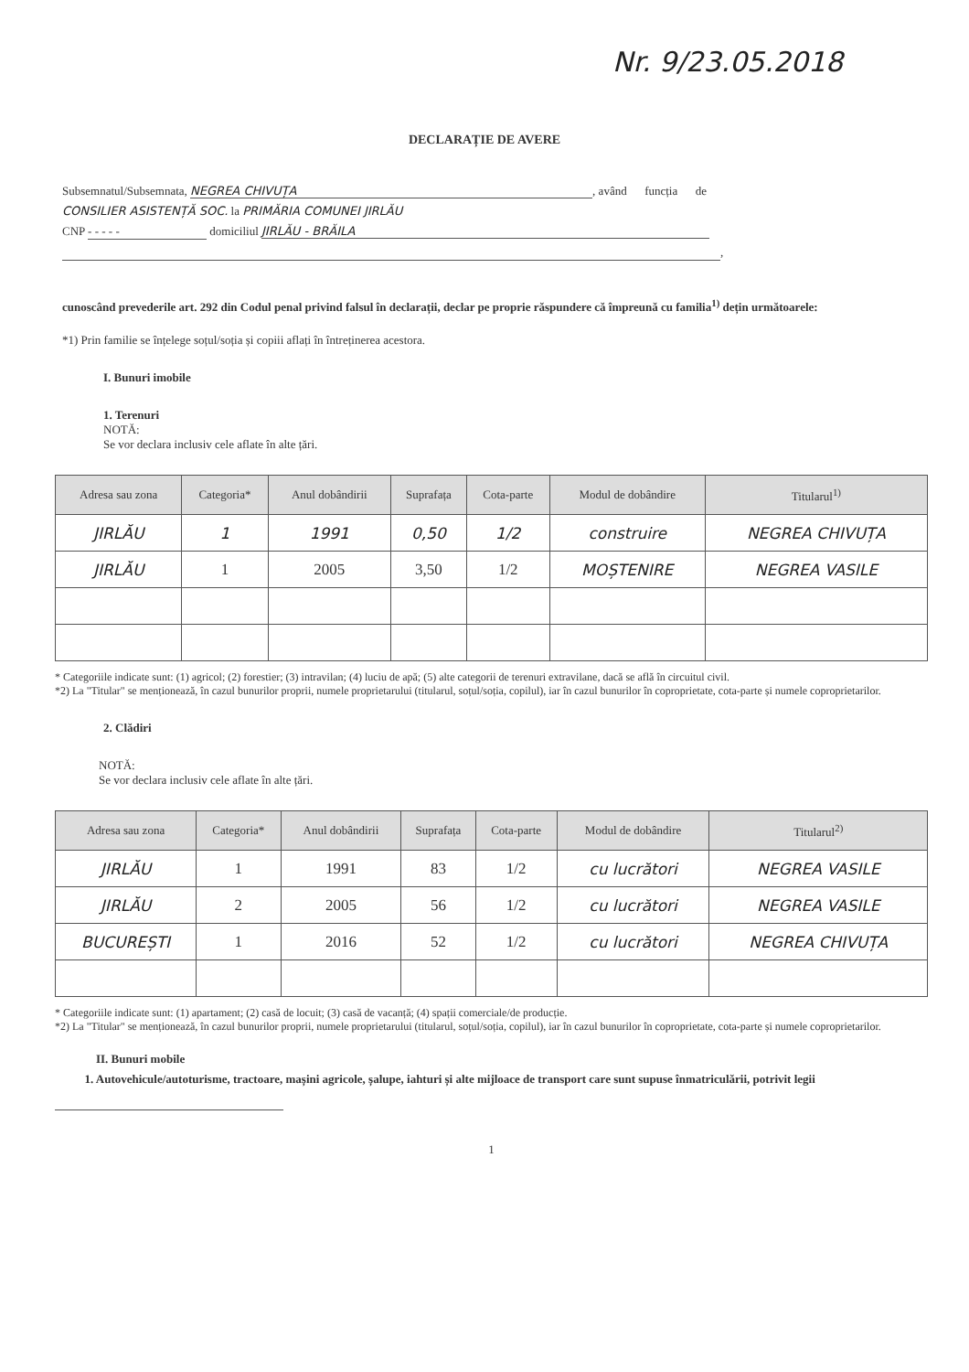Nr. 9/23.05.2018
DECLARAȚIE DE AVERE
Subsemnatul/Subsemnata, NEGREA CHIVUȚA, având funcția de
CONSILIER ASISTENȚĂ SOC. la PRIMĂRIA COMUNEI JIRLĂU
CNP - - - - - domiciliul JIRLĂU - BRĂILA
,
cunoscând prevederile art. 292 din Codul penal privind falsul în declarații, declar pe proprie răspundere că împreună cu familia<sup>1)</sup> dețin următoarele:
*1) Prin familie se înțelege soțul/soția și copiii aflați în întreținerea acestora.
I. Bunuri imobile
1. Terenuri
NOTĂ:
Se vor declara inclusiv cele aflate în alte țări.
| Adresa sau zona | Categoria* | Anul dobândirii | Suprafața | Cota-parte | Modul de dobândire | Titularul<sup>1)</sup> |
| --- | --- | --- | --- | --- | --- | --- |
| JIRLĂU | 1 | 1991 | 0,50 | 1/2 | construire | NEGREA CHIVUȚA |
| JIRLĂU | 1 | 2005 | 3,50 | 1/2 | MOȘTENIRE | NEGREA VASILE |
* Categoriile indicate sunt: (1) agricol; (2) forestier; (3) intravilan; (4) luciu de apă; (5) alte categorii de terenuri extravilane, dacă se află în circuitul civil.
*2) La "Titular" se menționează, în cazul bunurilor proprii, numele proprietarului (titularul, soțul/soția, copilul), iar în cazul bunurilor în coproprietate, cota-parte și numele coproprietarilor.
2. Clădiri
NOTĂ:
Se vor declara inclusiv cele aflate în alte țări.
| Adresa sau zona | Categoria* | Anul dobândirii | Suprafața | Cota-parte | Modul de dobândire | Titularul<sup>2)</sup> |
| --- | --- | --- | --- | --- | --- | --- |
| JIRLĂU | 1 | 1991 | 83 | 1/2 | cu lucrători | NEGREA VASILE |
| JIRLĂU | 2 | 2005 | 56 | 1/2 | cu lucrători | NEGREA VASILE |
| BUCUREȘTI | 1 | 2016 | 52 | 1/2 | cu lucrători | NEGREA CHIVUȚA |
* Categoriile indicate sunt: (1) apartament; (2) casă de locuit; (3) casă de vacanță; (4) spații comerciale/de producție.
*2) La "Titular" se menționează, în cazul bunurilor proprii, numele proprietarului (titularul, soțul/soția, copilul), iar în cazul bunurilor în coproprietate, cota-parte și numele coproprietarilor.
II. Bunuri mobile
1. Autovehicule/autoturisme, tractoare, mașini agricole, șalupe, iahturi și alte mijloace de transport care sunt supuse înmatriculării, potrivit legii
1